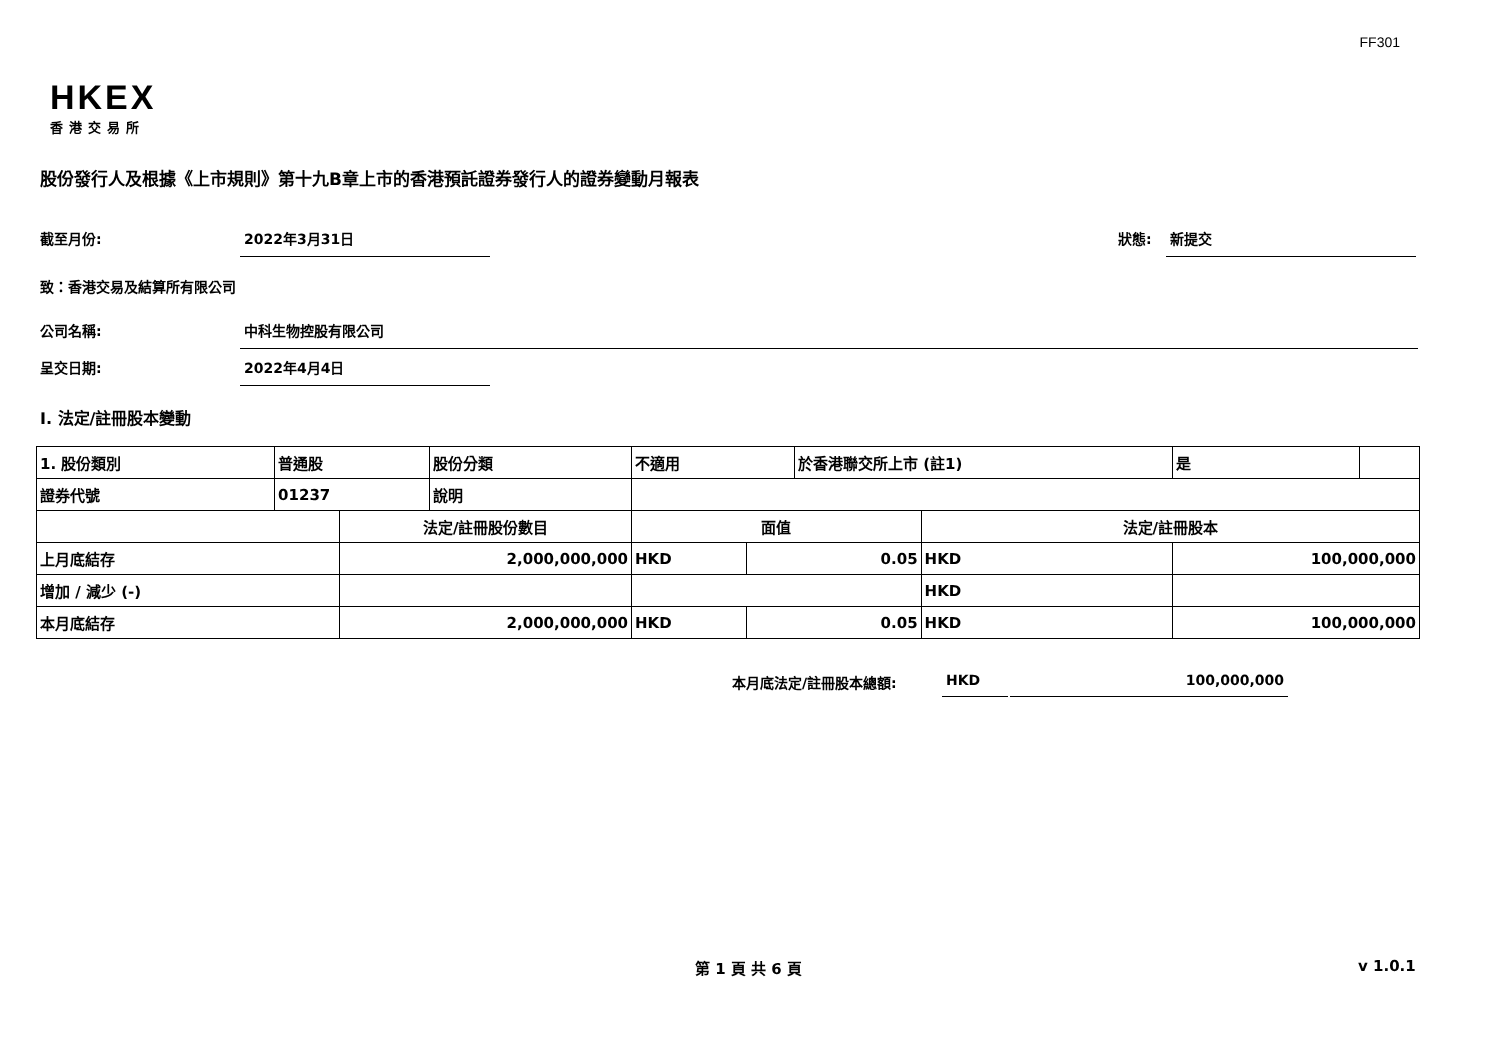FF301
HKEX
香港交易所
股份發行人及根據《上市規則》第十九B章上市的香港預託證券發行人的證券變動月報表
截至月份: 2022年3月31日
狀態: 新提交
致：香港交易及結算所有限公司
公司名稱: 中科生物控股有限公司
呈交日期: 2022年4月4日
I. 法定/註冊股本變動
| 1. 股份類別 | 普通股 | | 股份分類 | 不適用 | | 於香港聯交所上市 (註1) | | 是 | |
| 證券代號 | 01237 | | 說明 | | | | | | |
| | | 法定/註冊股份數目 | | 面值 | | | 法定/註冊股本 | | |
| 上月底結存 | | 2,000,000,000 | | HKD | 0.05 | | HKD | 100,000,000 | |
| 增加 / 減少 (-) | | | | | | | HKD | | |
| 本月底結存 | | 2,000,000,000 | | HKD | 0.05 | | HKD | 100,000,000 | |
本月底法定/註冊股本總額: HKD 100,000,000
第 1 頁 共 6 頁 v 1.0.1